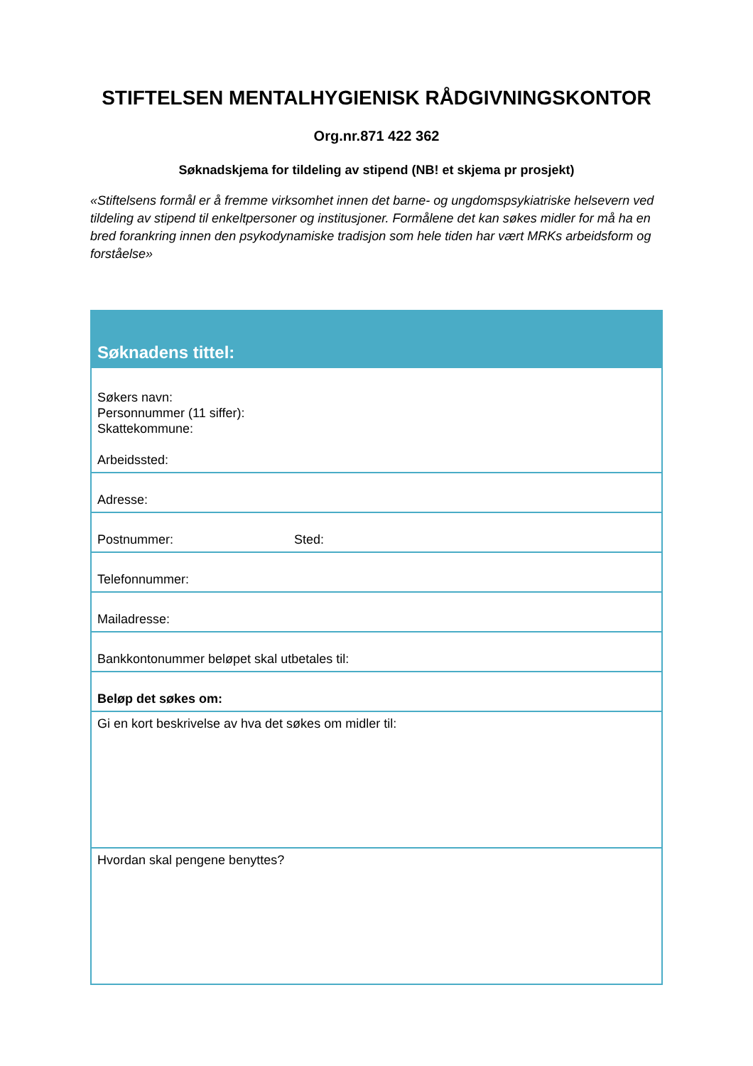STIFTELSEN MENTALHYGIENISK RÅDGIVNINGSKONTOR
Org.nr.871 422 362
Søknadskjema for tildeling av stipend (NB! et skjema pr prosjekt)
«Stiftelsens formål er å fremme virksomhet innen det barne- og ungdomspsykiatriske helsevern ved tildeling av stipend til enkeltpersoner og institusjoner. Formålene det kan søkes midler for må ha en bred forankring innen den psykodynamiske tradisjon som hele tiden har vært MRKs arbeidsform og forståelse»
| Søknadens tittel: |
| --- |
| Søkers navn: Personnummer (11 siffer): Skattekommune: Arbeidssted: |
| Adresse: |
| Postnummer: Sted: |
| Telefonnummer: |
| Mailadresse: |
| Bankkontonummer beløpet skal utbetales til: |
| Beløp det søkes om: |
| Gi en kort beskrivelse av hva det søkes om midler til: |
| Hvordan skal pengene benyttes? |